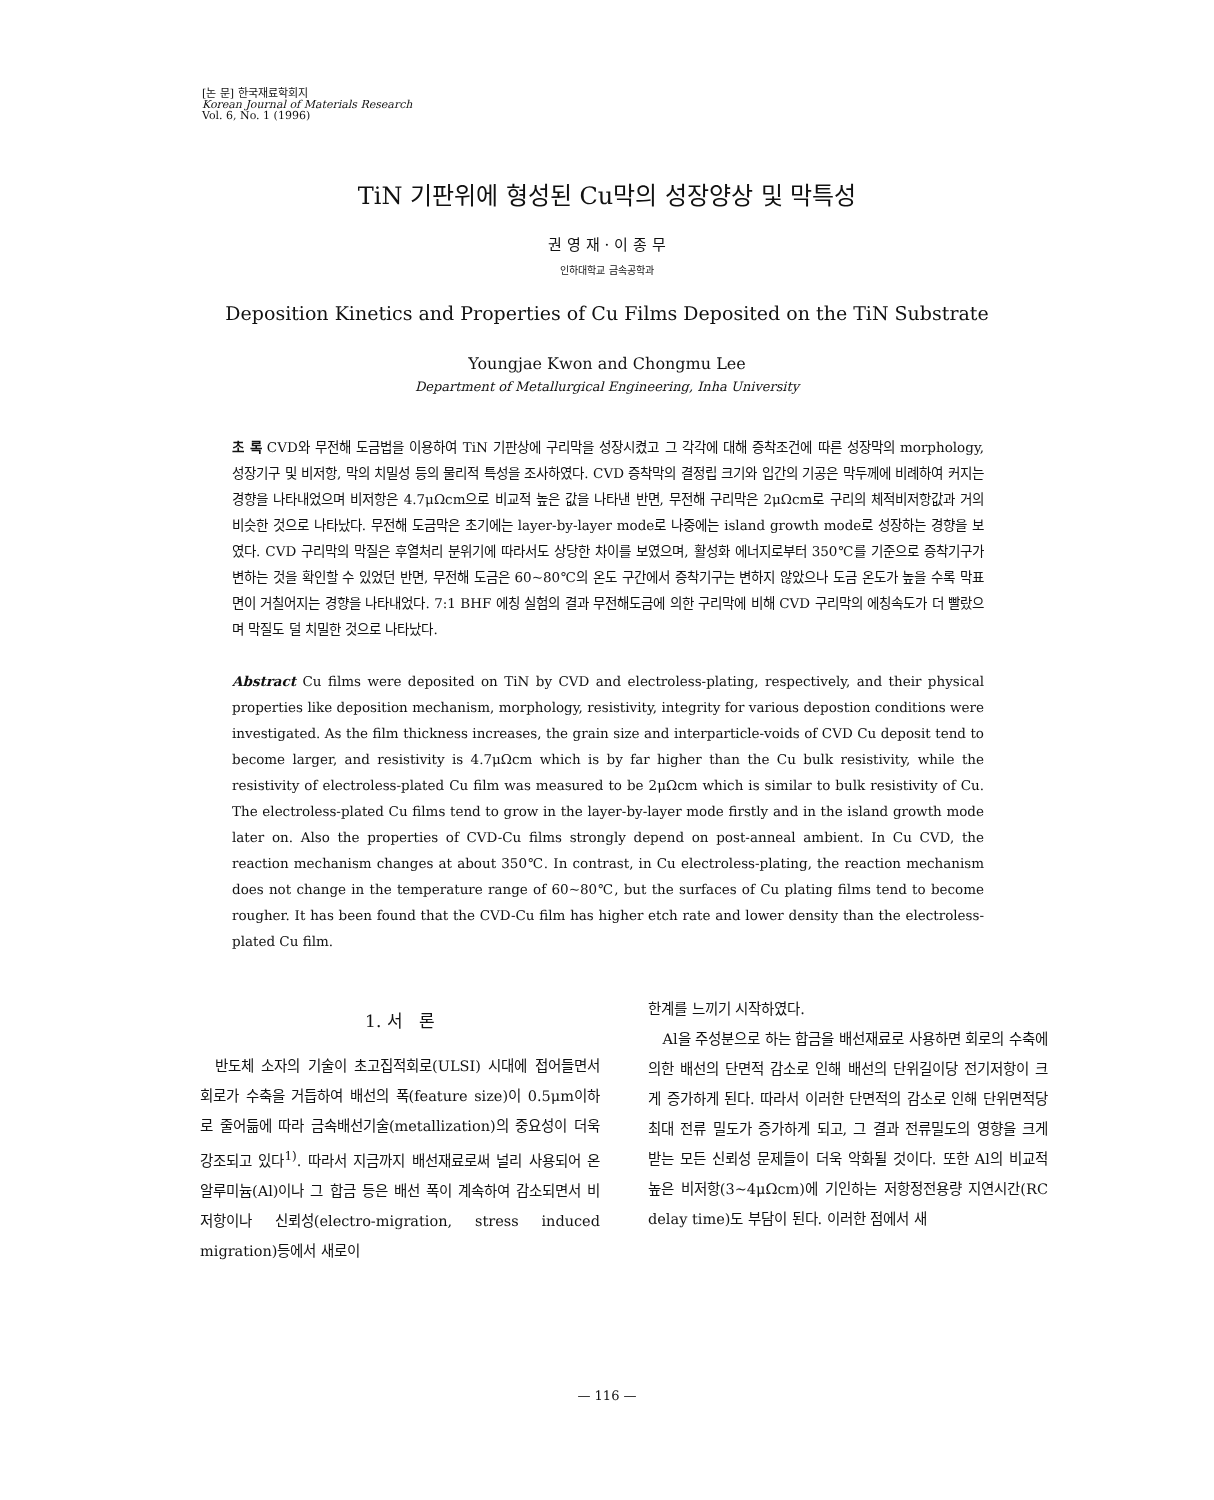[논 문] 한국재료학회지
Korean Journal of Materials Research
Vol. 6, No. 1 (1996)
TiN 기판위에 형성된 Cu막의 성장양상 및 막특성
권 영 재 · 이 종 무
인하대학교 금속공학과
Deposition Kinetics and Properties of Cu Films Deposited on the TiN Substrate
Youngjae Kwon and Chongmu Lee
Department of Metallurgical Engineering, Inha University
초 록 CVD와 무전해 도금법을 이용하여 TiN 기판상에 구리막을 성장시켰고 그 각각에 대해 증착조건에 따른 성장막의 morphology, 성장기구 및 비저항, 막의 치밀성 등의 물리적 특성을 조사하였다. CVD 증착막의 결정립 크기와 입간의 기공은 막두께에 비례하여 커지는 경향을 나타내었으며 비저항은 4.7μΩcm으로 비교적 높은 값을 나타낸 반면, 무전해 구리막은 2μΩcm로 구리의 체적비저항값과 거의 비슷한 것으로 나타났다. 무전해 도금막은 초기에는 layer-by-layer mode로 나중에는 island growth mode로 성장하는 경향을 보였다. CVD 구리막의 막질은 후열처리 분위기에 따라서도 상당한 차이를 보였으며, 활성화 에너지로부터 350℃를 기준으로 증착기구가 변하는 것을 확인할 수 있었던 반면, 무전해 도금은 60~80℃의 온도 구간에서 증착기구는 변하지 않았으나 도금 온도가 높을 수록 막표면이 거칠어지는 경향을 나타내었다. 7:1 BHF 에칭 실험의 결과 무전해도금에 의한 구리막에 비해 CVD 구리막의 에칭속도가 더 빨랐으며 막질도 덜 치밀한 것으로 나타났다.
Abstract Cu films were deposited on TiN by CVD and electroless-plating, respectively, and their physical properties like deposition mechanism, morphology, resistivity, integrity for various depostion conditions were investigated. As the film thickness increases, the grain size and interparticle-voids of CVD Cu deposit tend to become larger, and resistivity is 4.7μΩcm which is by far higher than the Cu bulk resistivity, while the resistivity of electroless-plated Cu film was measured to be 2μΩcm which is similar to bulk resistivity of Cu. The electroless-plated Cu films tend to grow in the layer-by-layer mode firstly and in the island growth mode later on. Also the properties of CVD-Cu films strongly depend on post-anneal ambient. In Cu CVD, the reaction mechanism changes at about 350℃. In contrast, in Cu electroless-plating, the reaction mechanism does not change in the temperature range of 60~80℃, but the surfaces of Cu plating films tend to become rougher. It has been found that the CVD-Cu film has higher etch rate and lower density than the electroless-plated Cu film.
1. 서 론
반도체 소자의 기술이 초고집적회로(ULSI) 시대에 접어들면서 회로가 수축을 거듭하여 배선의 폭(feature size)이 0.5μm이하로 줄어듦에 따라 금속배선기술(metallization)의 중요성이 더욱 강조되고 있다<sup>1)</sup>. 따라서 지금까지 배선재료로써 널리 사용되어 온 알루미늄(Al)이나 그 합금 등은 배선 폭이 계속하여 감소되면서 비저항이나 신뢰성(electro-migration, stress induced migration)등에서 새로이
한계를 느끼기 시작하였다.
Al을 주성분으로 하는 합금을 배선재료로 사용하면 회로의 수축에 의한 배선의 단면적 감소로 인해 배선의 단위길이당 전기저항이 크게 증가하게 된다. 따라서 이러한 단면적의 감소로 인해 단위면적당 최대 전류 밀도가 증가하게 되고, 그 결과 전류밀도의 영향을 크게 받는 모든 신뢰성 문제들이 더욱 악화될 것이다. 또한 Al의 비교적 높은 비저항(3~4μΩcm)에 기인하는 저항정전용량 지연시간(RC delay time)도 부담이 된다. 이러한 점에서 새
— 116 —